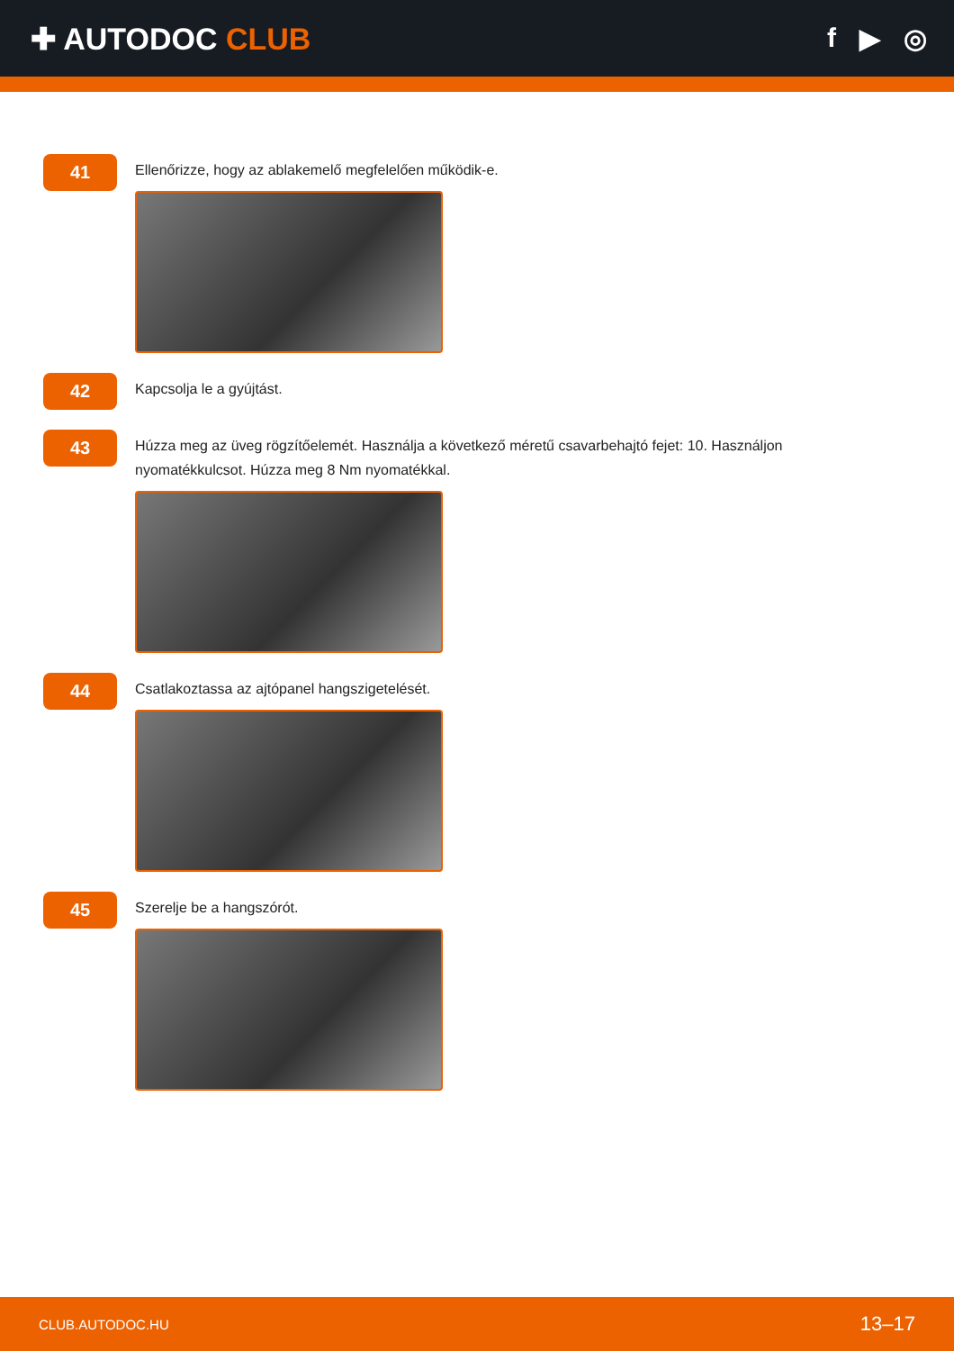✚ AUTODOC CLUB f ▶ ◎
41
Ellenőrizze, hogy az ablakemelő megfelelően működik-e.
42
Kapcsolja le a gyújtást.
43
Húzza meg az üveg rögzítőelemét. Használja a következő méretű csavarbehajtó fejet: 10. Használjon nyomatékkulcsot. Húzza meg 8 Nm nyomatékkal.
44
Csatlakoztassa az ajtópanel hangszigetelését.
45
Szerelje be a hangszórót.
CLUB.AUTODOC.HU 13–17